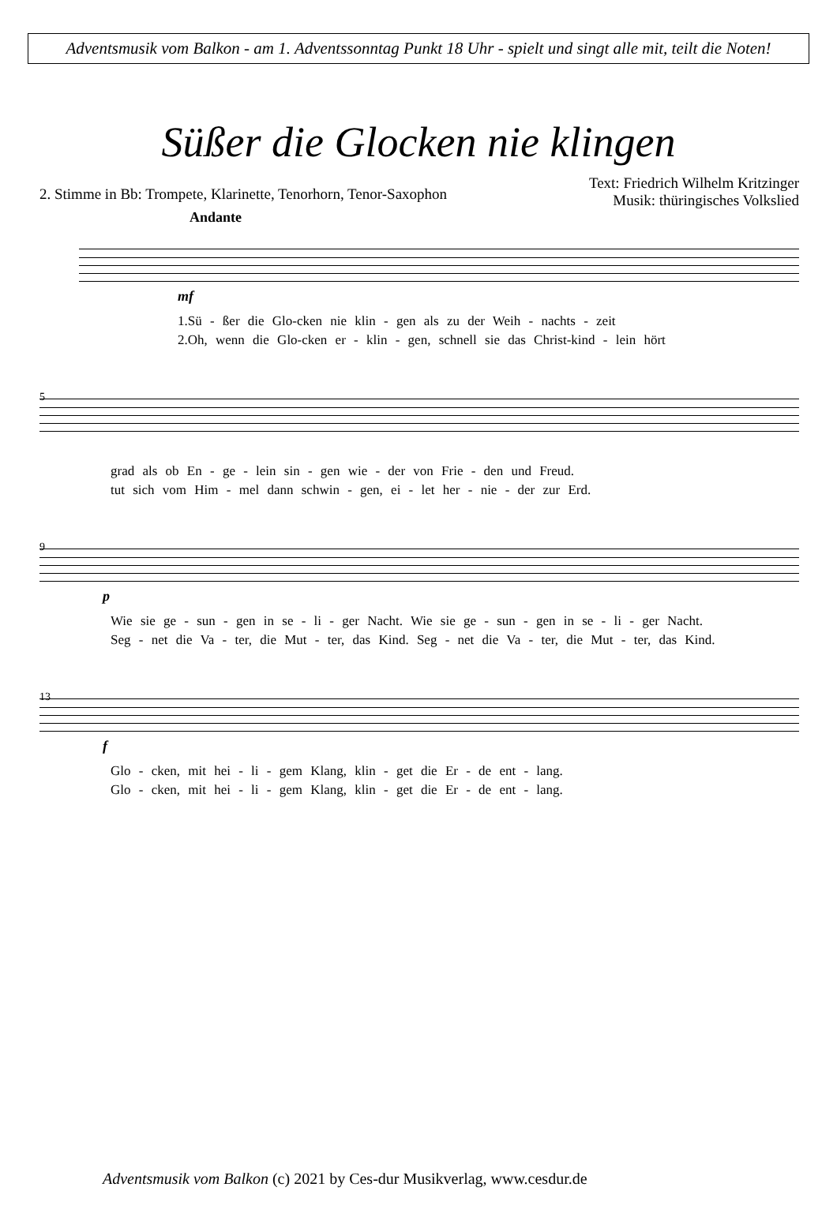Adventsmusik vom Balkon - am 1. Adventssonntag Punkt 18 Uhr - spielt und singt alle mit, teilt die Noten!
Süßer die Glocken nie klingen
2. Stimme in Bb: Trompete, Klarinette, Tenorhorn, Tenor-Saxophon
Text: Friedrich Wilhelm Kritzinger
Musik: thüringisches Volkslied
Andante
mf
1.Sü - ßer die Glo-cken nie klin - gen als zu der Weih - nachts - zeit
2.Oh, wenn die Glo-cken er - klin - gen, schnell sie das Christ-kind - lein hört
5
grad als ob En - ge - lein sin - gen wie - der von Frie - den und Freud.
tut sich vom Him - mel dann schwin - gen, ei - let her - nie - der zur Erd.
9
p
Wie sie ge - sun - gen in se - li - ger Nacht. Wie sie ge - sun - gen in se - li - ger Nacht.
Seg - net die Va - ter, die Mut - ter, das Kind. Seg - net die Va - ter, die Mut - ter, das Kind.
13
f
Glo - cken, mit hei - li - gem Klang, klin - get die Er - de ent - lang.
Glo - cken, mit hei - li - gem Klang, klin - get die Er - de ent - lang.
Adventsmusik vom Balkon (c) 2021 by Ces-dur Musikverlag, www.cesdur.de